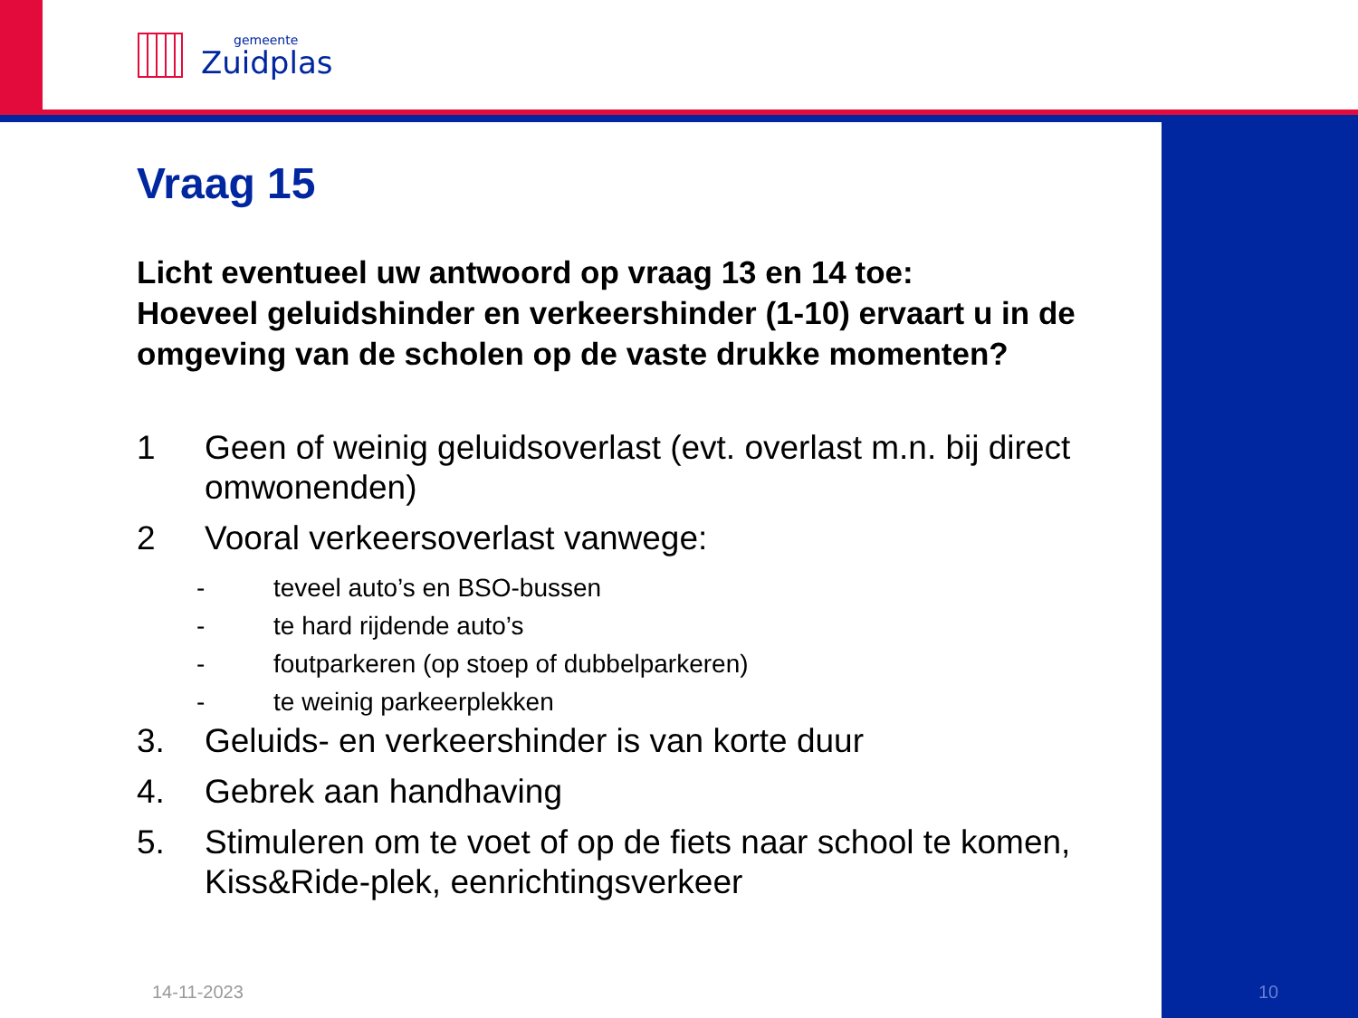gemeente
Zuidplas
Vraag 15
Licht eventueel uw antwoord op vraag 13 en 14 toe:
Hoeveel geluidshinder en verkeershinder (1-10) ervaart u in de omgeving van de scholen op de vaste drukke momenten?
1 Geen of weinig geluidsoverlast (evt. overlast m.n. bij direct omwonenden)
2 Vooral verkeersoverlast vanwege:
- teveel auto’s en BSO-bussen
- te hard rijdende auto’s
- foutparkeren (op stoep of dubbelparkeren)
- te weinig parkeerplekken
3. Geluids- en verkeershinder is van korte duur
4. Gebrek aan handhaving
5. Stimuleren om te voet of op de fiets naar school te komen, Kiss&Ride-plek, eenrichtingsverkeer
14-11-2023 10